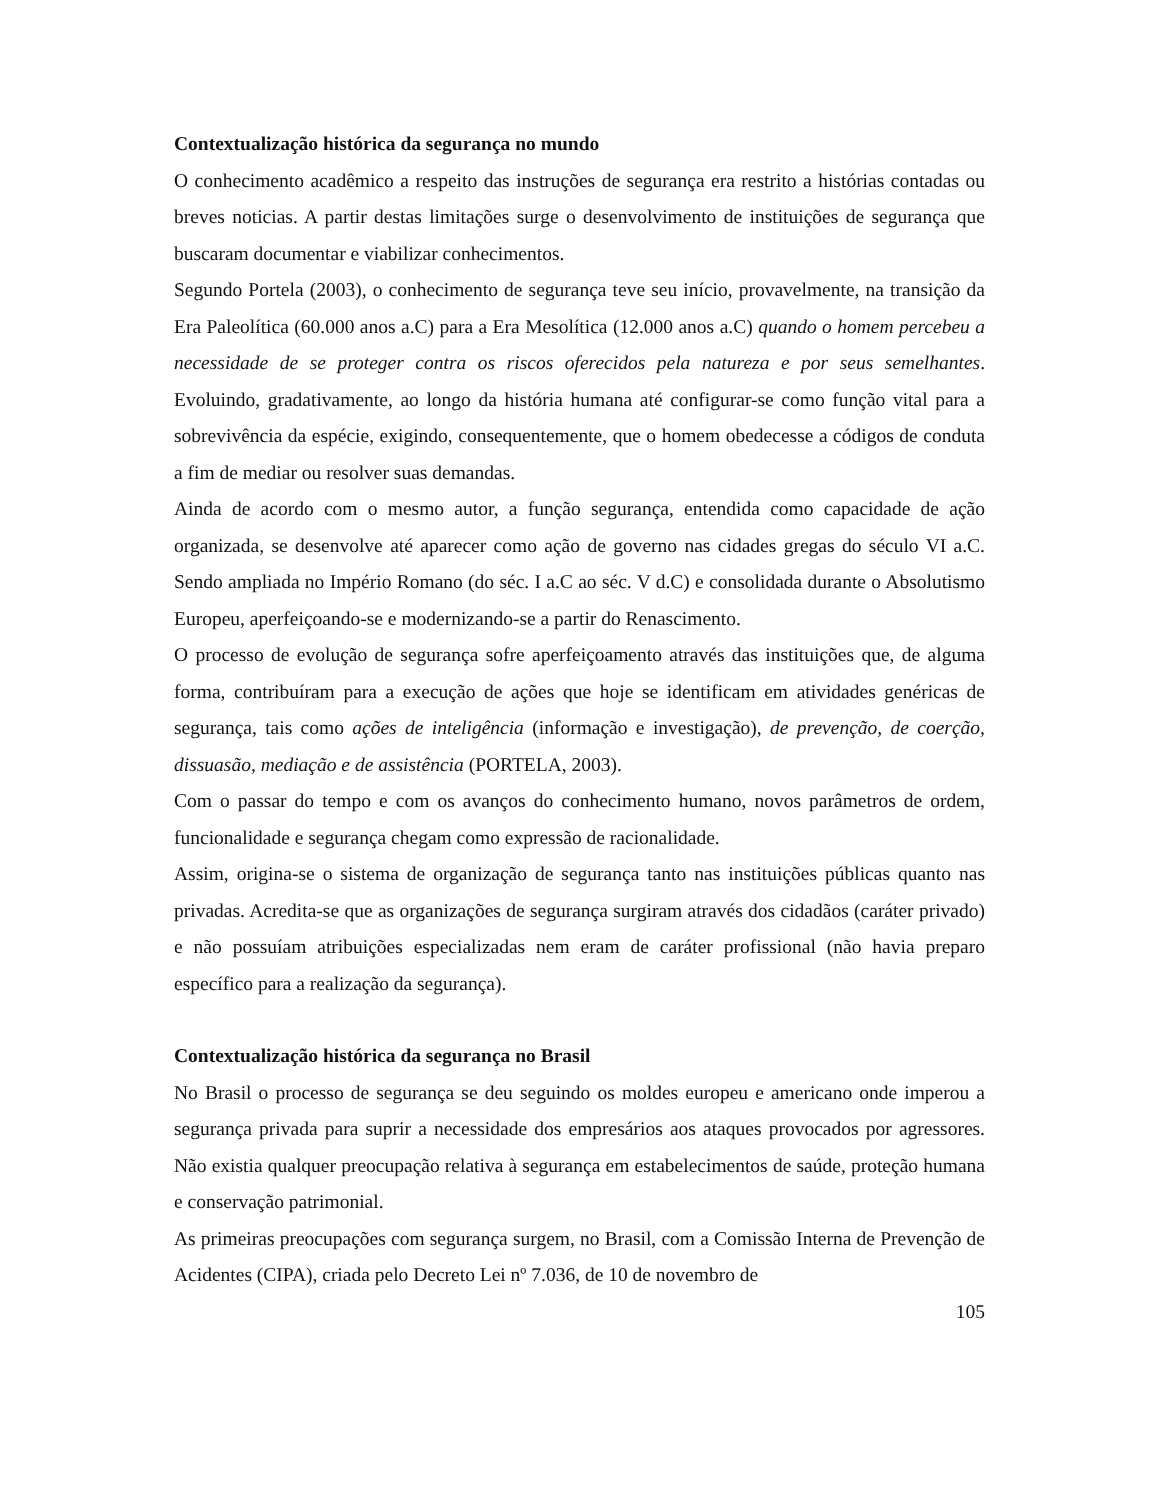Contextualização histórica da segurança no mundo
O conhecimento acadêmico a respeito das instruções de segurança era restrito a histórias contadas ou breves noticias. A partir destas limitações surge o desenvolvimento de instituições de segurança que buscaram documentar e viabilizar conhecimentos.
Segundo Portela (2003), o conhecimento de segurança teve seu início, provavelmente, na transição da Era Paleolítica (60.000 anos a.C) para a Era Mesolítica (12.000 anos a.C) quando o homem percebeu a necessidade de se proteger contra os riscos oferecidos pela natureza e por seus semelhantes. Evoluindo, gradativamente, ao longo da história humana até configurar-se como função vital para a sobrevivência da espécie, exigindo, consequentemente, que o homem obedecesse a códigos de conduta a fim de mediar ou resolver suas demandas.
Ainda de acordo com o mesmo autor, a função segurança, entendida como capacidade de ação organizada, se desenvolve até aparecer como ação de governo nas cidades gregas do século VI a.C. Sendo ampliada no Império Romano (do séc. I a.C ao séc. V d.C) e consolidada durante o Absolutismo Europeu, aperfeiçoando-se e modernizando-se a partir do Renascimento.
O processo de evolução de segurança sofre aperfeiçoamento através das instituições que, de alguma forma, contribuíram para a execução de ações que hoje se identificam em atividades genéricas de segurança, tais como ações de inteligência (informação e investigação), de prevenção, de coerção, dissuasão, mediação e de assistência (PORTELA, 2003).
Com o passar do tempo e com os avanços do conhecimento humano, novos parâmetros de ordem, funcionalidade e segurança chegam como expressão de racionalidade.
Assim, origina-se o sistema de organização de segurança tanto nas instituições públicas quanto nas privadas. Acredita-se que as organizações de segurança surgiram através dos cidadãos (caráter privado) e não possuíam atribuições especializadas nem eram de caráter profissional (não havia preparo específico para a realização da segurança).
Contextualização histórica da segurança no Brasil
No Brasil o processo de segurança se deu seguindo os moldes europeu e americano onde imperou a segurança privada para suprir a necessidade dos empresários aos ataques provocados por agressores. Não existia qualquer preocupação relativa à segurança em estabelecimentos de saúde, proteção humana e conservação patrimonial.
As primeiras preocupações com segurança surgem, no Brasil, com a Comissão Interna de Prevenção de Acidentes (CIPA), criada pelo Decreto Lei nº 7.036, de 10 de novembro de
105